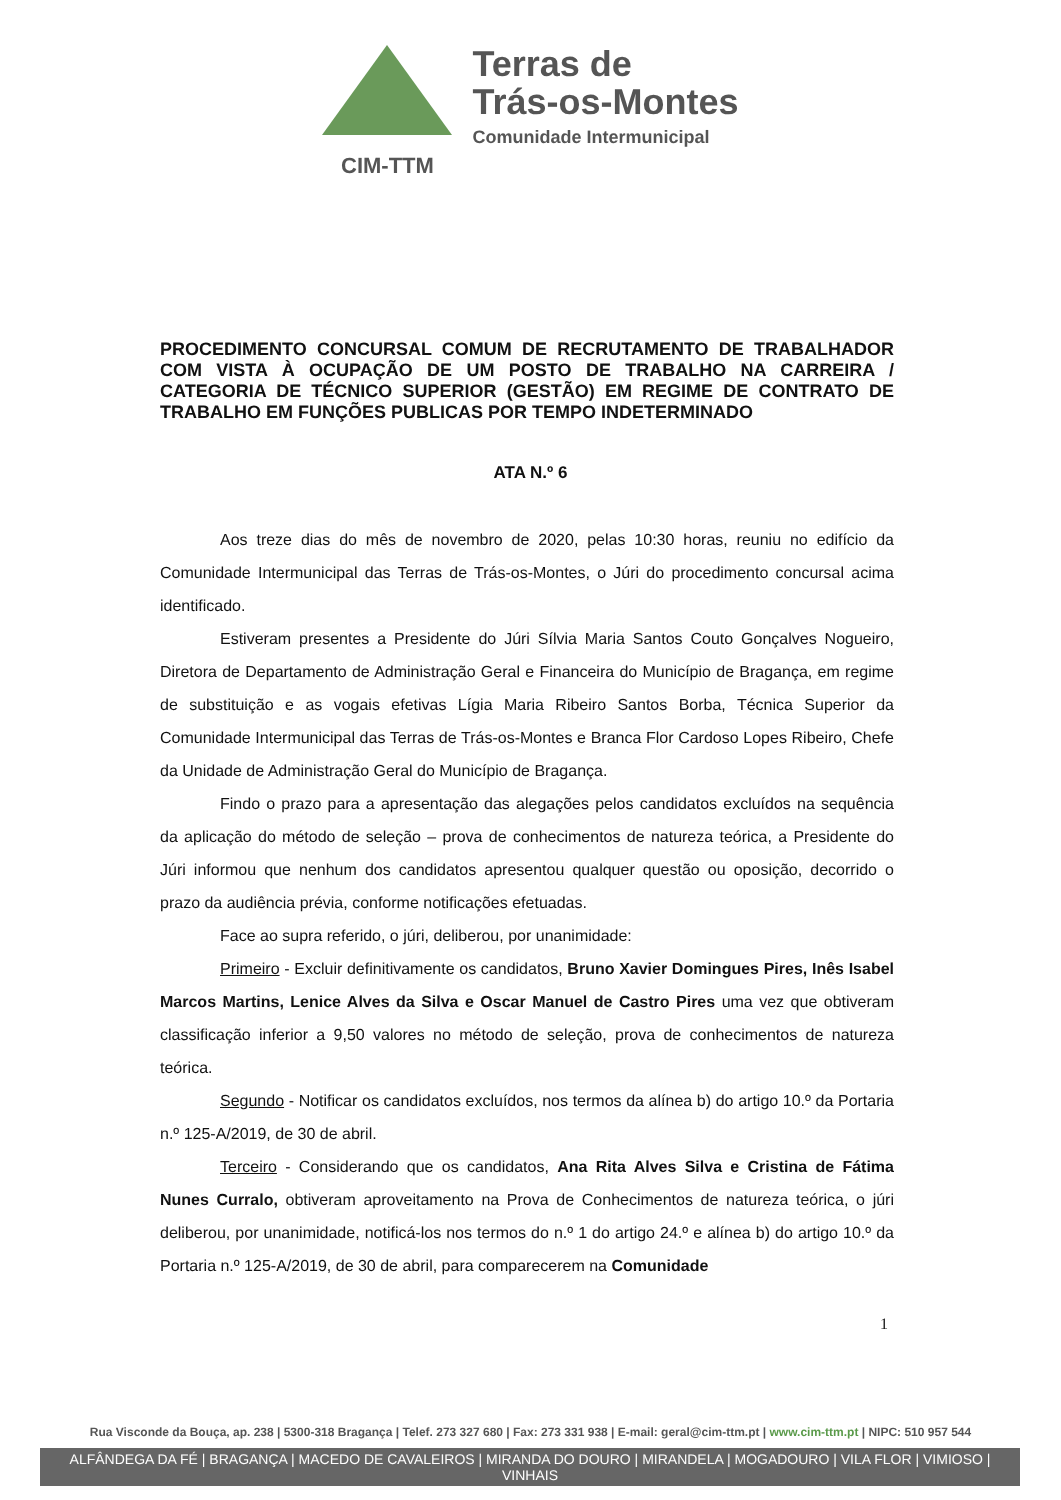CIM-TTM
Terras de
Trás-os-Montes
Comunidade Intermunicipal
PROCEDIMENTO CONCURSAL COMUM DE RECRUTAMENTO DE TRABALHADOR COM VISTA À OCUPAÇÃO DE UM POSTO DE TRABALHO NA CARREIRA / CATEGORIA DE TÉCNICO SUPERIOR (GESTÃO) EM REGIME DE CONTRATO DE TRABALHO EM FUNÇÕES PUBLICAS POR TEMPO INDETERMINADO
ATA N.º 6
Aos treze dias do mês de novembro de 2020, pelas 10:30 horas, reuniu no edifício da Comunidade Intermunicipal das Terras de Trás-os-Montes, o Júri do procedimento concursal acima identificado.
Estiveram presentes a Presidente do Júri Sílvia Maria Santos Couto Gonçalves Nogueiro, Diretora de Departamento de Administração Geral e Financeira do Município de Bragança, em regime de substituição e as vogais efetivas Lígia Maria Ribeiro Santos Borba, Técnica Superior da Comunidade Intermunicipal das Terras de Trás-os-Montes e Branca Flor Cardoso Lopes Ribeiro, Chefe da Unidade de Administração Geral do Município de Bragança.
Findo o prazo para a apresentação das alegações pelos candidatos excluídos na sequência da aplicação do método de seleção – prova de conhecimentos de natureza teórica, a Presidente do Júri informou que nenhum dos candidatos apresentou qualquer questão ou oposição, decorrido o prazo da audiência prévia, conforme notificações efetuadas.
Face ao supra referido, o júri, deliberou, por unanimidade:
Primeiro - Excluir definitivamente os candidatos, Bruno Xavier Domingues Pires, Inês Isabel Marcos Martins, Lenice Alves da Silva e Oscar Manuel de Castro Pires uma vez que obtiveram classificação inferior a 9,50 valores no método de seleção, prova de conhecimentos de natureza teórica.
Segundo - Notificar os candidatos excluídos, nos termos da alínea b) do artigo 10.º da Portaria n.º 125-A/2019, de 30 de abril.
Terceiro - Considerando que os candidatos, Ana Rita Alves Silva e Cristina de Fátima Nunes Curralo, obtiveram aproveitamento na Prova de Conhecimentos de natureza teórica, o júri deliberou, por unanimidade, notificá-los nos termos do n.º 1 do artigo 24.º e alínea b) do artigo 10.º da Portaria n.º 125-A/2019, de 30 de abril, para comparecerem na Comunidade
1
Rua Visconde da Bouça, ap. 238 | 5300-318 Bragança | Telef. 273 327 680 | Fax: 273 331 938 | E-mail: geral@cim-ttm.pt | www.cim-ttm.pt | NIPC: 510 957 544
ALFÂNDEGA DA FÉ | BRAGANÇA | MACEDO DE CAVALEIROS | MIRANDA DO DOURO | MIRANDELA | MOGADOURO | VILA FLOR | VIMIOSO | VINHAIS